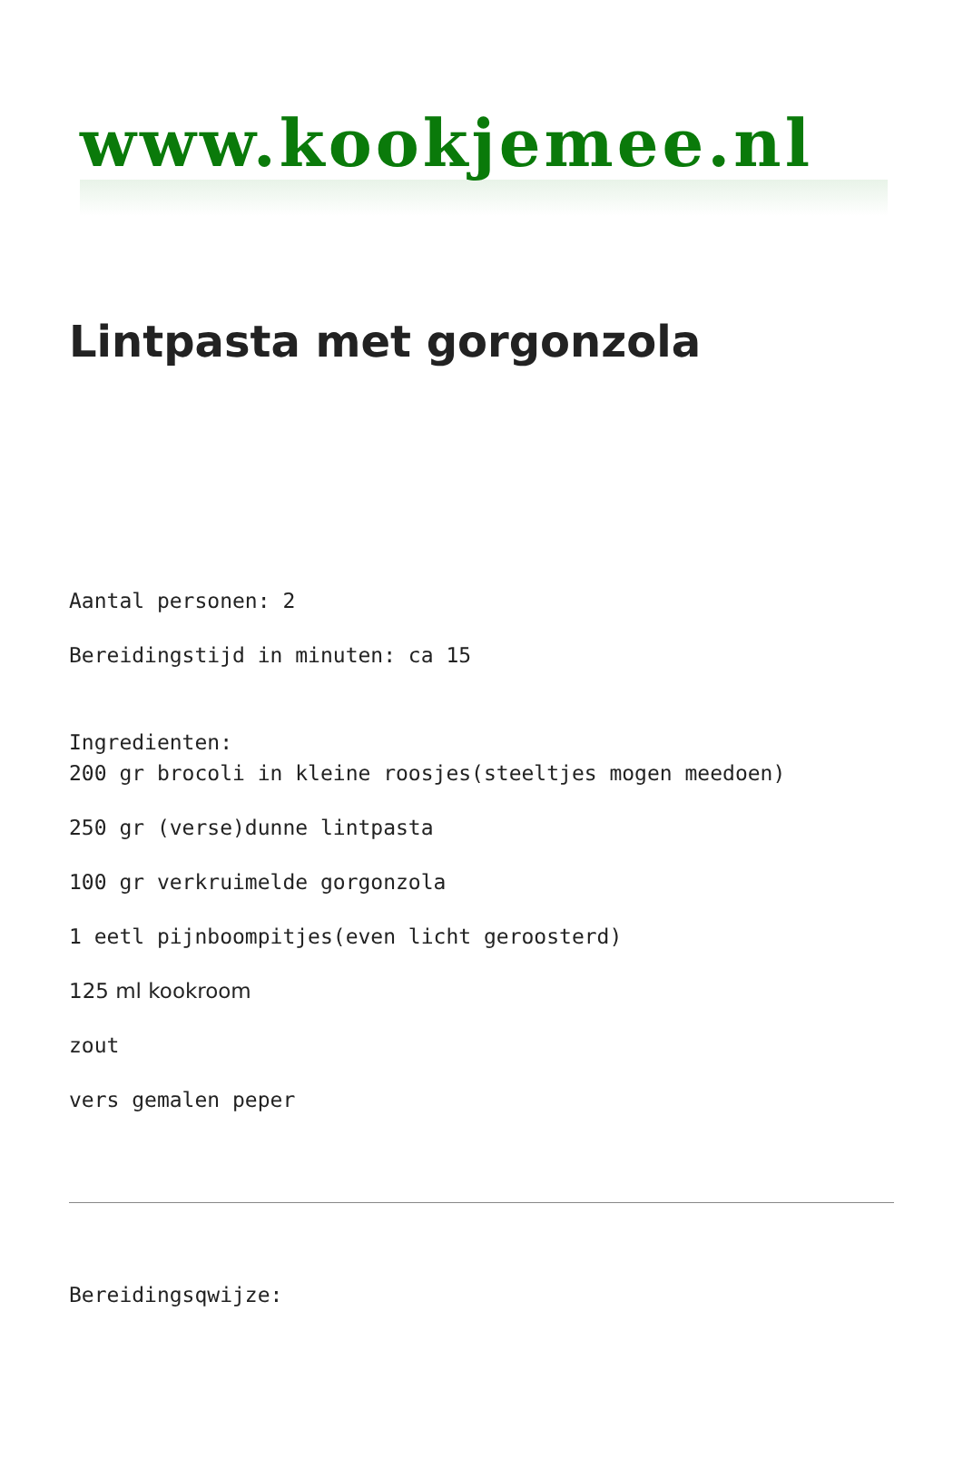www.kookjemee.nl
Lintpasta met gorgonzola
Aantal personen: 2
Bereidingstijd in minuten: ca 15
Ingredienten:
200 gr brocoli in kleine roosjes(steeltjes mogen meedoen)
250 gr (verse)dunne lintpasta
100 gr verkruimelde gorgonzola
1 eetl pijnboompitjes(even licht geroosterd)
125 ml kookroom
zout
vers gemalen peper
Bereidingsqwijze: